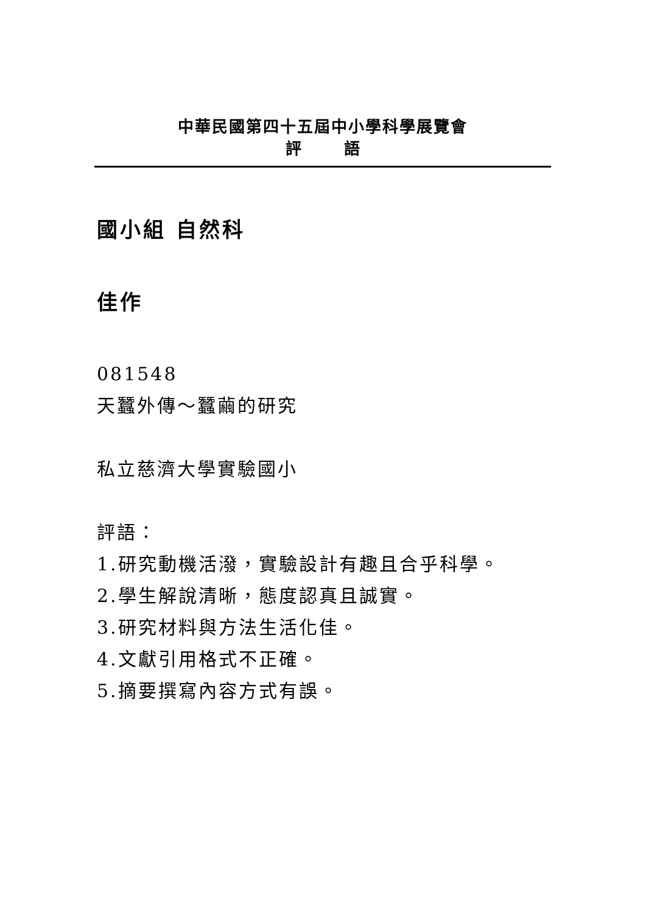中華民國第四十五屆中小學科學展覽會
評 語
國小組 自然科
佳作
081548
天蠶外傳～蠶繭的研究
私立慈濟大學實驗國小
評語：
1.研究動機活潑，實驗設計有趣且合乎科學。
2.學生解說清晰，態度認真且誠實。
3.研究材料與方法生活化佳。
4.文獻引用格式不正確。
5.摘要撰寫內容方式有誤。